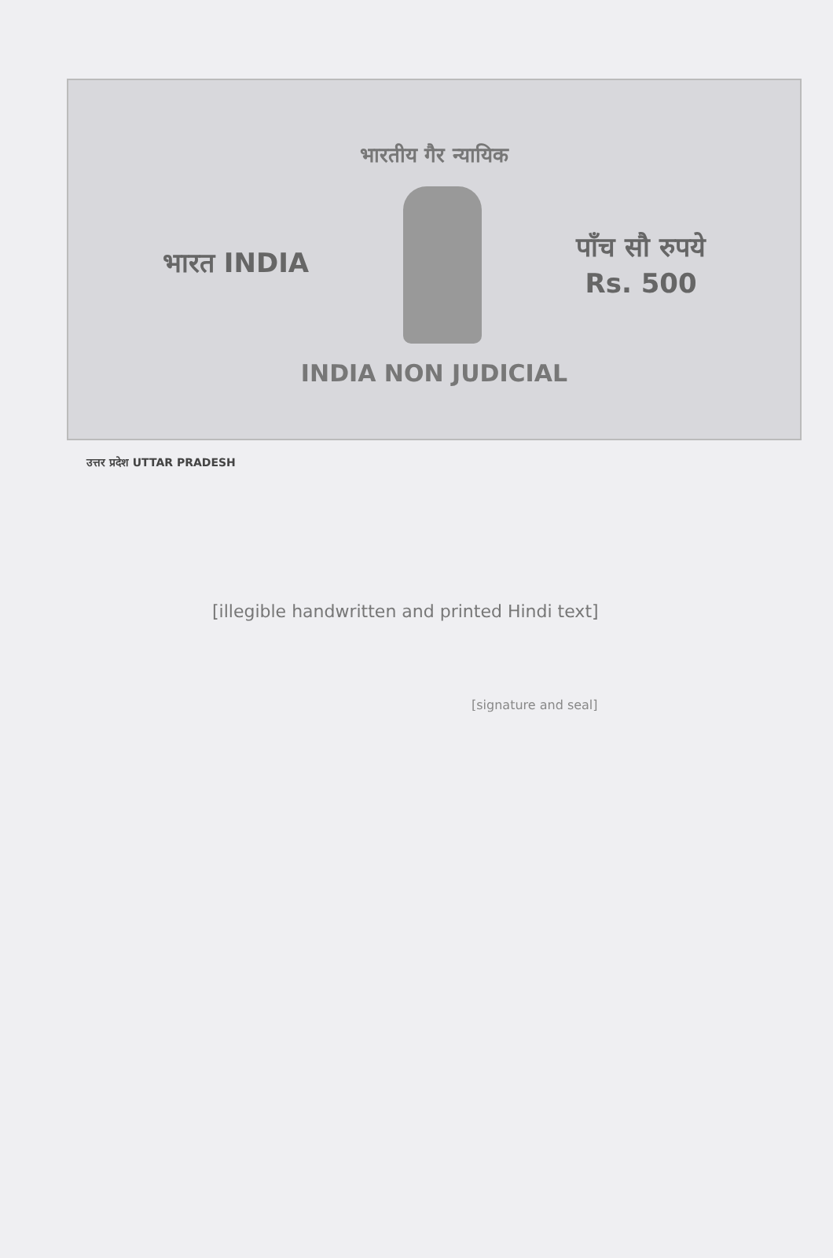भारतीय गैर न्यायिक
भारत INDIA
पाँच सौ रुपये
Rs. 500
INDIA NON JUDICIAL
उत्तर प्रदेश UTTAR PRADESH
[illegible handwritten and printed Hindi text]
[signature and seal]